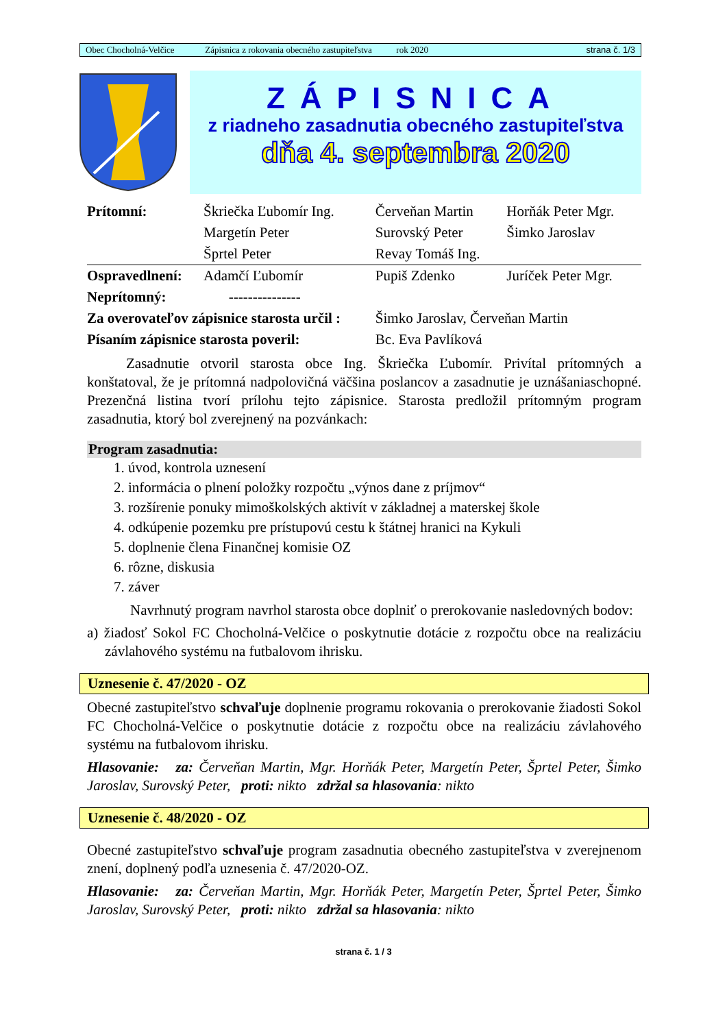Obec Chocholná-Velčice Zápisnica z rokovania obecného zastupiteľstva rok 2020 strana č. 1/3
ZÁPISNICA
z riadneho zasadnutia obecného zastupiteľstva
dňa 4. septembra 2020
| Prítomní: | Škriečka Ľubomír Ing. | Červeňan Martin | Horňák Peter Mgr. |
| | Margetín Peter | Surovský Peter | Šimko Jaroslav |
| | Šprtel Peter | Revay Tomáš Ing. | |
| Ospravedlnení: | Adamčí Ľubomír | Pupiš Zdenko | Juríček Peter Mgr. |
| Neprítomný: | --------------- | | |
| Za overovateľov zápisnice starosta určil : | | Šimko Jaroslav, Červeňan Martin | |
| Písaním zápisnice starosta poveril: | | Bc. Eva Pavlíková | |
Zasadnutie otvoril starosta obce Ing. Škriečka Ľubomír. Privítal prítomných a konštatoval, že je prítomná nadpolovičná väčšina poslancov a zasadnutie je uznášaniaschopné. Prezenčná listina tvorí prílohu tejto zápisnice. Starosta predložil prítomným program zasadnutia, ktorý bol zverejnený na pozvánkach:
Program zasadnutia:
1. úvod, kontrola uznesení
2. informácia o plnení položky rozpočtu „výnos dane z príjmov“
3. rozšírenie ponuky mimoškolských aktivít v základnej a materskej škole
4. odkúpenie pozemku pre prístupovú cestu k štátnej hranici na Kykuli
5. doplnenie člena Finančnej komisie OZ
6. rôzne, diskusia
7. záver
Navrhnutý program navrhol starosta obce doplniť o prerokovanie nasledovných bodov:
a) žiadosť Sokol FC Chocholná-Velčice o poskytnutie dotácie z rozpočtu obce na realizáciu závlahového systému na futbalovom ihrisku.
Uznesenie č. 47/2020 - OZ
Obecné zastupiteľstvo schvaľuje doplnenie programu rokovania o prerokovanie žiadosti Sokol FC Chocholná-Velčice o poskytnutie dotácie z rozpočtu obce na realizáciu závlahového systému na futbalovom ihrisku.
Hlasovanie: za: Červeňan Martin, Mgr. Horňák Peter, Margetín Peter, Šprtel Peter, Šimko Jaroslav, Surovský Peter, proti: nikto zdržal sa hlasovania: nikto
Uznesenie č. 48/2020 - OZ
Obecné zastupiteľstvo schvaľuje program zasadnutia obecného zastupiteľstva v zverejnenom znení, doplnený podľa uznesenia č. 47/2020-OZ.
Hlasovanie: za: Červeňan Martin, Mgr. Horňák Peter, Margetín Peter, Šprtel Peter, Šimko Jaroslav, Surovský Peter, proti: nikto zdržal sa hlasovania: nikto
strana č. 1 / 3